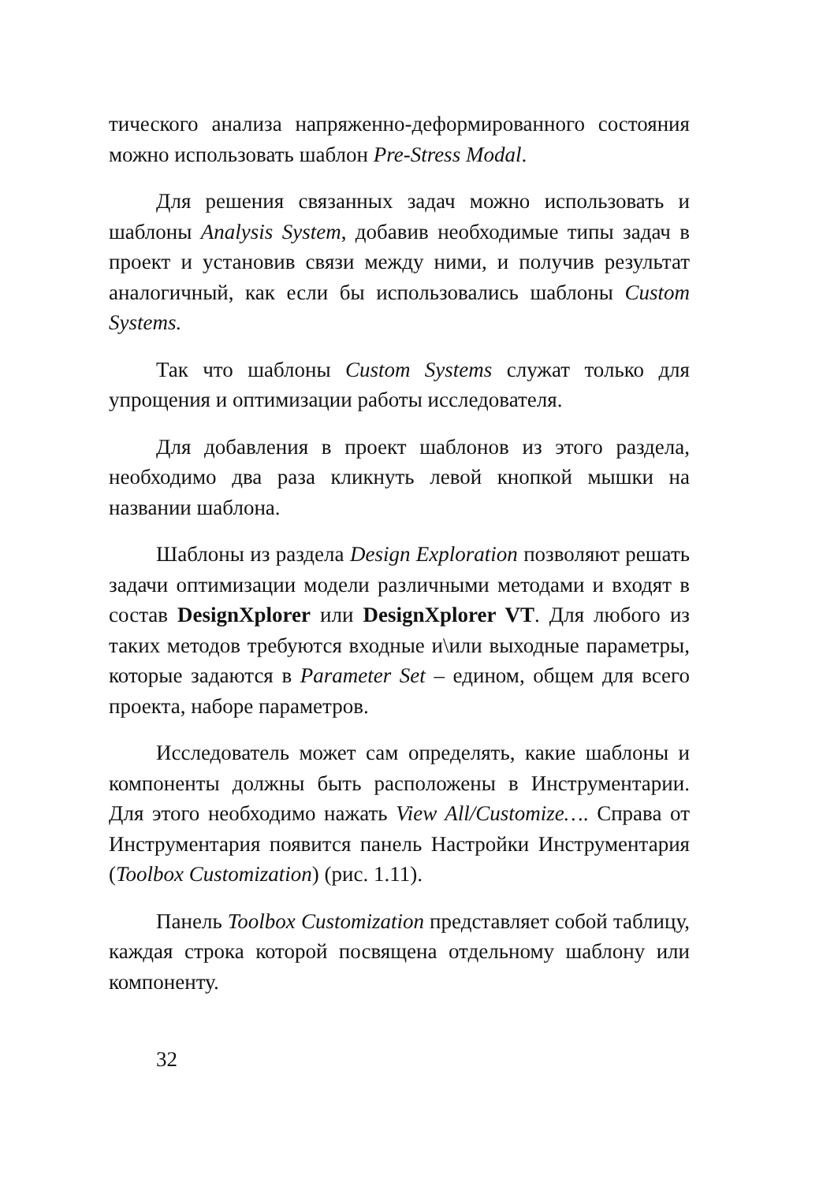тического анализа напряженно-деформированного состояния можно использовать шаблон Pre-Stress Modal.
Для решения связанных задач можно использовать и шаблоны Analysis System, добавив необходимые типы задач в проект и установив связи между ними, и получив результат аналогичный, как если бы использовались шаблоны Custom Systems.
Так что шаблоны Custom Systems служат только для упрощения и оптимизации работы исследователя.
Для добавления в проект шаблонов из этого раздела, необходимо два раза кликнуть левой кнопкой мышки на названии шаблона.
Шаблоны из раздела Design Exploration позволяют решать задачи оптимизации модели различными методами и входят в состав DesignXplorer или DesignXplorer VT. Для любого из таких методов требуются входные и\или выходные параметры, которые задаются в Parameter Set – едином, общем для всего проекта, наборе параметров.
Исследователь может сам определять, какие шаблоны и компоненты должны быть расположены в Инструментарии. Для этого необходимо нажать View All/Customize…. Справа от Инструментария появится панель Настройки Инструментария (Toolbox Customization) (рис. 1.11).
Панель Toolbox Customization представляет собой таблицу, каждая строка которой посвящена отдельному шаблону или компоненту.
32